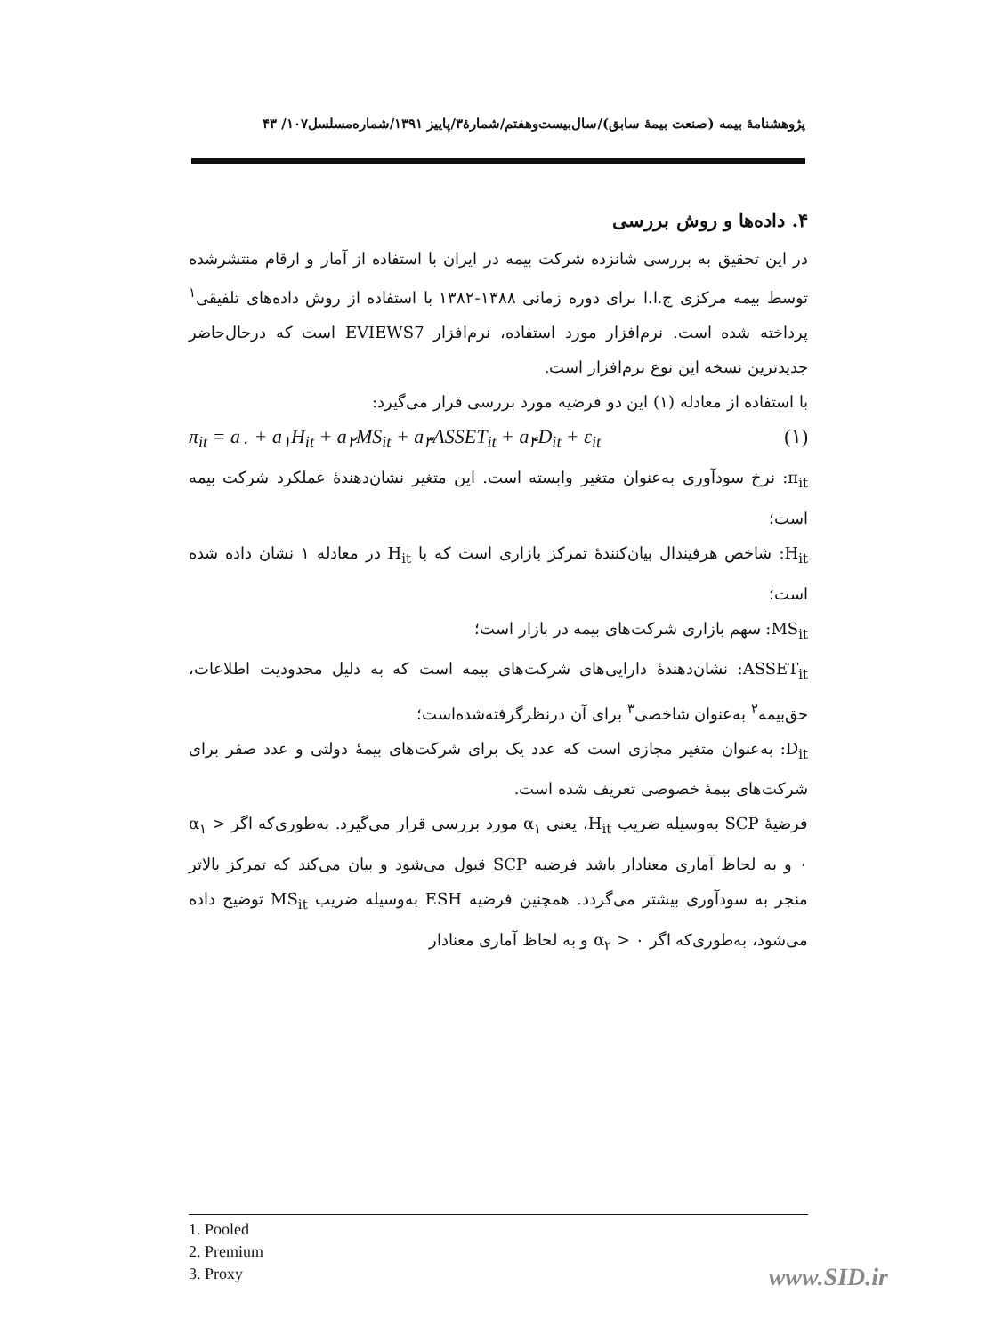پژوهشنامهٔ بیمه (صنعت بیمهٔ سابق)/سال‌بیست‌وهفتم/شمارهٔ۳/پاییز ۱۳۹۱/شماره‌مسلسل۱۰۷/ ۴۳
۴. داده‌ها و روش بررسی
در این تحقیق به بررسی شانزده شرکت بیمه در ایران با استفاده از آمار و ارقام منتشرشده توسط بیمه مرکزی ج.ا.ا برای دوره زمانی ۱۳۸۸-۱۳۸۲ با استفاده از روش داده‌های تلفیقی<sup>۱</sup> پرداخته شده است. نرم‌افزار مورد استفاده، نرم‌افزار EVIEWS7 است که درحال‌حاضر جدیدترین نسخه این نوع نرم‌افزار است.
با استفاده از معادله (۱) این دو فرضیه مورد بررسی قرار می‌گیرد:
π<sub>it</sub> = a<sub>۰</sub> + a<sub>۱</sub>H<sub>it</sub> + a<sub>۲</sub>MS<sub>it</sub> + a<sub>۳</sub>ASSET<sub>it</sub> + a<sub>۴</sub>D<sub>it</sub> + ε<sub>it</sub> (۱)
π<sub>it</sub>: نرخ سودآوری به‌عنوان متغیر وابسته است. این متغیر نشان‌دهندهٔ عملکرد شرکت بیمه است؛
H<sub>it</sub>: شاخص هرفیندال بیان‌کنندهٔ تمرکز بازاری است که با H<sub>it</sub> در معادله ۱ نشان داده شده است؛
MS<sub>it</sub>: سهم بازاری شرکت‌های بیمه در بازار است؛
ASSET<sub>it</sub>: نشان‌دهندهٔ دارایی‌های شرکت‌های بیمه است که به دلیل محدودیت اطلاعات، حق‌بیمه<sup>۲</sup> به‌عنوان شاخصی<sup>۳</sup> برای آن درنظرگرفته‌شده‌است؛
D<sub>it</sub>: به‌عنوان متغیر مجازی است که عدد یک برای شرکت‌های بیمهٔ دولتی و عدد صفر برای شرکت‌های بیمهٔ خصوصی تعریف شده است.
فرضیهٔ SCP به‌وسیله ضریب H<sub>it</sub>، یعنی α<sub>۱</sub> مورد بررسی قرار می‌گیرد. به‌طوری‌که اگر α<sub>۱</sub> > ۰ و به لحاظ آماری معنادار باشد فرضیه SCP قبول می‌شود و بیان می‌کند که تمرکز بالاتر منجر به سودآوری بیشتر می‌گردد. همچنین فرضیه ESH به‌وسیله ضریب MS<sub>it</sub> توضیح داده می‌شود، به‌طوری‌که اگر α<sub>۲</sub> > ۰ و به لحاظ آماری معنادار
1. Pooled
2. Premium
3. Proxy
www.SID.ir